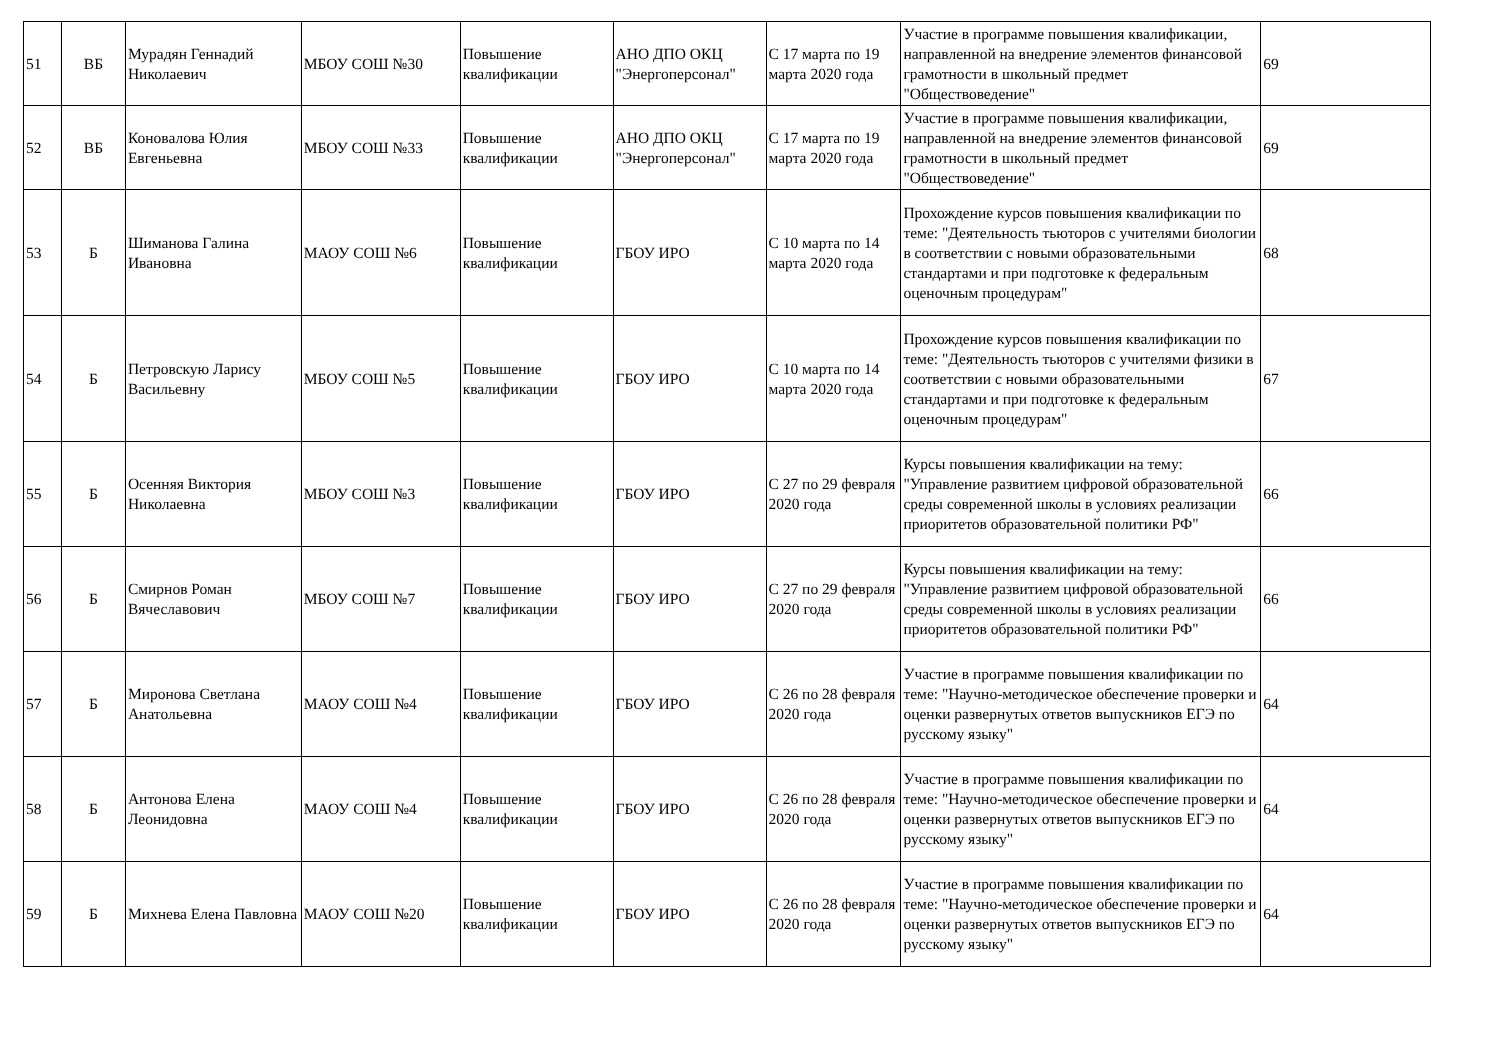| 51 | ВБ | Мурадян Геннадий Николаевич | МБОУ СОШ №30 | Повышение квалификации | АНО ДПО ОКЦ "Энергоперсонал" | С 17 марта по 19 марта 2020 года | Участие в программе повышения квалификации, направленной на внедрение элементов финансовой грамотности в школьный предмет "Обществоведение" | 69 |
| 52 | ВБ | Коновалова Юлия Евгеньевна | МБОУ СОШ №33 | Повышение квалификации | АНО ДПО ОКЦ "Энергоперсонал" | С 17 марта по 19 марта 2020 года | Участие в программе повышения квалификации, направленной на внедрение элементов финансовой грамотности в школьный предмет "Обществоведение" | 69 |
| 53 | Б | Шиманова Галина Ивановна | МАОУ СОШ №6 | Повышение квалификации | ГБОУ ИРО | С 10 марта по 14 марта 2020 года | Прохождение курсов повышения квалификации по теме: "Деятельность тьюторов с учителями биологии в соответствии с новыми образовательными стандартами и при подготовке к федеральным оценочным процедурам" | 68 |
| 54 | Б | Петровскую Ларису Васильевну | МБОУ СОШ №5 | Повышение квалификации | ГБОУ ИРО | С 10 марта по 14 марта 2020 года | Прохождение курсов повышения квалификации по теме: "Деятельность тьюторов с учителями физики в соответствии с новыми образовательными стандартами и при подготовке к федеральным оценочным процедурам" | 67 |
| 55 | Б | Осенняя Виктория Николаевна | МБОУ СОШ №3 | Повышение квалификации | ГБОУ ИРО | С 27 по 29 февраля 2020 года | Курсы повышения квалификации на тему: "Управление развитием цифровой образовательной среды современной школы в условиях реализации приоритетов образовательной политики РФ" | 66 |
| 56 | Б | Смирнов Роман Вячеславович | МБОУ СОШ №7 | Повышение квалификации | ГБОУ ИРО | С 27 по 29 февраля 2020 года | Курсы повышения квалификации на тему: "Управление развитием цифровой образовательной среды современной школы в условиях реализации приоритетов образовательной политики РФ" | 66 |
| 57 | Б | Миронова Светлана Анатольевна | МАОУ СОШ №4 | Повышение квалификации | ГБОУ ИРО | С 26 по 28 февраля 2020 года | Участие в программе повышения квалификации по теме: "Научно-методическое обеспечение проверки и оценки развернутых ответов выпускников ЕГЭ по русскому языку" | 64 |
| 58 | Б | Антонова Елена Леонидовна | МАОУ СОШ №4 | Повышение квалификации | ГБОУ ИРО | С 26 по 28 февраля 2020 года | Участие в программе повышения квалификации по теме: "Научно-методическое обеспечение проверки и оценки развернутых ответов выпускников ЕГЭ по русскому языку" | 64 |
| 59 | Б | Михнева Елена Павловна | МАОУ СОШ №20 | Повышение квалификации | ГБОУ ИРО | С 26 по 28 февраля 2020 года | Участие в программе повышения квалификации по теме: "Научно-методическое обеспечение проверки и оценки развернутых ответов выпускников ЕГЭ по русскому языку" | 64 |